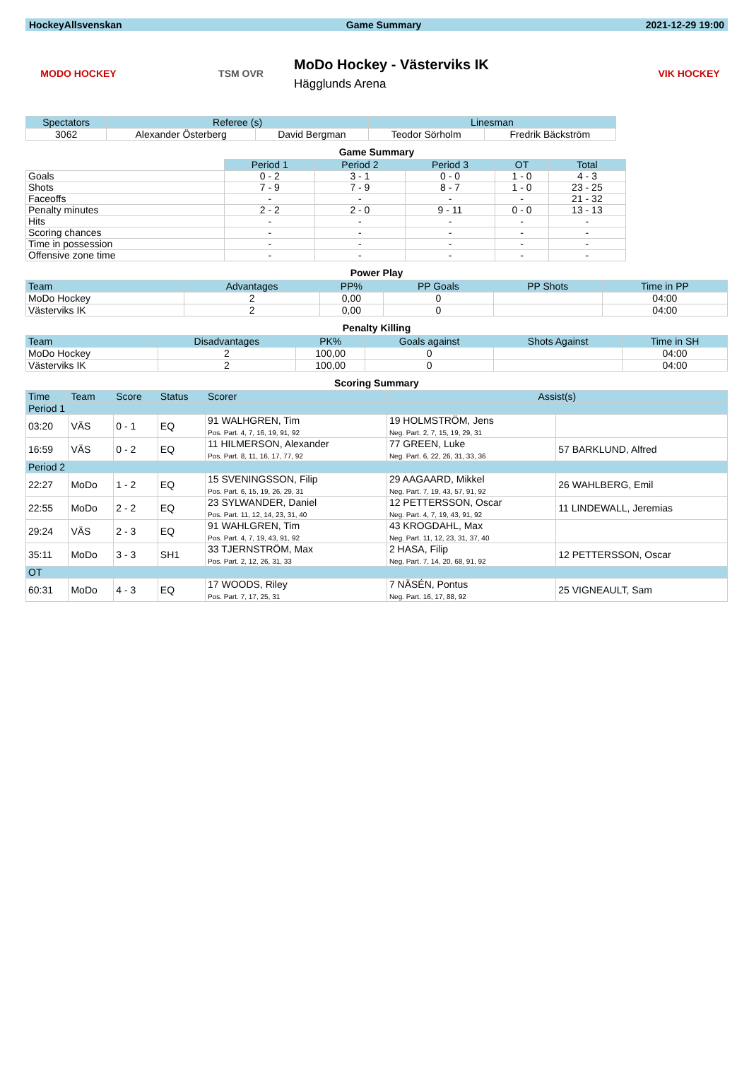HockeyAllsvenskan Game Summary 2021-12-29 19:00
MODO HOCKEY TSM OVR
MoDo Hockey - Västerviks IK
Hägglunds Arena
VIK HOCKEY
| Spectators | Referee (s) | | Linesman | |
| --- | --- | --- | --- | --- |
| 3062 | Alexander Österberg | David Bergman | Teodor Sörholm | Fredrik Bäckström |
Game Summary
| | Period 1 | Period 2 | Period 3 | OT | Total |
| --- | --- | --- | --- | --- | --- |
| Goals | 0 - 2 | 3 - 1 | 0 - 0 | 1 - 0 | 4 - 3 |
| Shots | 7 - 9 | 7 - 9 | 8 - 7 | 1 - 0 | 23 - 25 |
| Faceoffs | - | - | - | - | 21 - 32 |
| Penalty minutes | 2 - 2 | 2 - 0 | 9 - 11 | 0 - 0 | 13 - 13 |
| Hits | - | - | - | - | - |
| Scoring chances | - | - | - | - | - |
| Time in possession | - | - | - | - | - |
| Offensive zone time | - | - | - | - | - |
Power Play
| Team | Advantages | PP% | PP Goals | PP Shots | Time in PP |
| --- | --- | --- | --- | --- | --- |
| MoDo Hockey | 2 | 0,00 | 0 | | 04:00 |
| Västerviks IK | 2 | 0,00 | 0 | | 04:00 |
Penalty Killing
| Team | Disadvantages | PK% | Goals against | Shots Against | Time in SH |
| --- | --- | --- | --- | --- | --- |
| MoDo Hockey | 2 | 100,00 | 0 | | 04:00 |
| Västerviks IK | 2 | 100,00 | 0 | | 04:00 |
Scoring Summary
| Time | Team | Score | Status | Scorer | Assist(s) | |
| --- | --- | --- | --- | --- | --- | --- |
| Period 1 | | | | | | |
| 03:20 | VÄS | 0 - 1 | EQ | 91 WALHGREN, Tim Pos. Part. 4, 7, 16, 19, 91, 92 | 19 HOLMSTRÖM, Jens Neg. Part. 2, 7, 15, 19, 29, 31 | |
| 16:59 | VÄS | 0 - 2 | EQ | 11 HILMERSON, Alexander Pos. Part. 8, 11, 16, 17, 77, 92 | 77 GREEN, Luke Neg. Part. 6, 22, 26, 31, 33, 36 | 57 BARKLUND, Alfred |
| Period 2 | | | | | | |
| 22:27 | MoDo | 1 - 2 | EQ | 15 SVENINGSSON, Filip Pos. Part. 6, 15, 19, 26, 29, 31 | 29 AAGAARD, Mikkel Neg. Part. 7, 19, 43, 57, 91, 92 | 26 WAHLBERG, Emil |
| 22:55 | MoDo | 2 - 2 | EQ | 23 SYLWANDER, Daniel Pos. Part. 11, 12, 14, 23, 31, 40 | 12 PETTERSSON, Oscar Neg. Part. 4, 7, 19, 43, 91, 92 | 11 LINDEWALL, Jeremias |
| 29:24 | VÄS | 2 - 3 | EQ | 91 WAHLGREN, Tim Pos. Part. 4, 7, 19, 43, 91, 92 | 43 KROGDAHL, Max Neg. Part. 11, 12, 23, 31, 37, 40 | |
| 35:11 | MoDo | 3 - 3 | SH1 | 33 TJERNSTRÖM, Max Pos. Part. 2, 12, 26, 31, 33 | 2 HASA, Filip Neg. Part. 7, 14, 20, 68, 91, 92 | 12 PETTERSSON, Oscar |
| OT | | | | | | |
| 60:31 | MoDo | 4 - 3 | EQ | 17 WOODS, Riley Pos. Part. 7, 17, 25, 31 | 7 NÄSÉN, Pontus Neg. Part. 16, 17, 88, 92 | 25 VIGNEAULT, Sam |